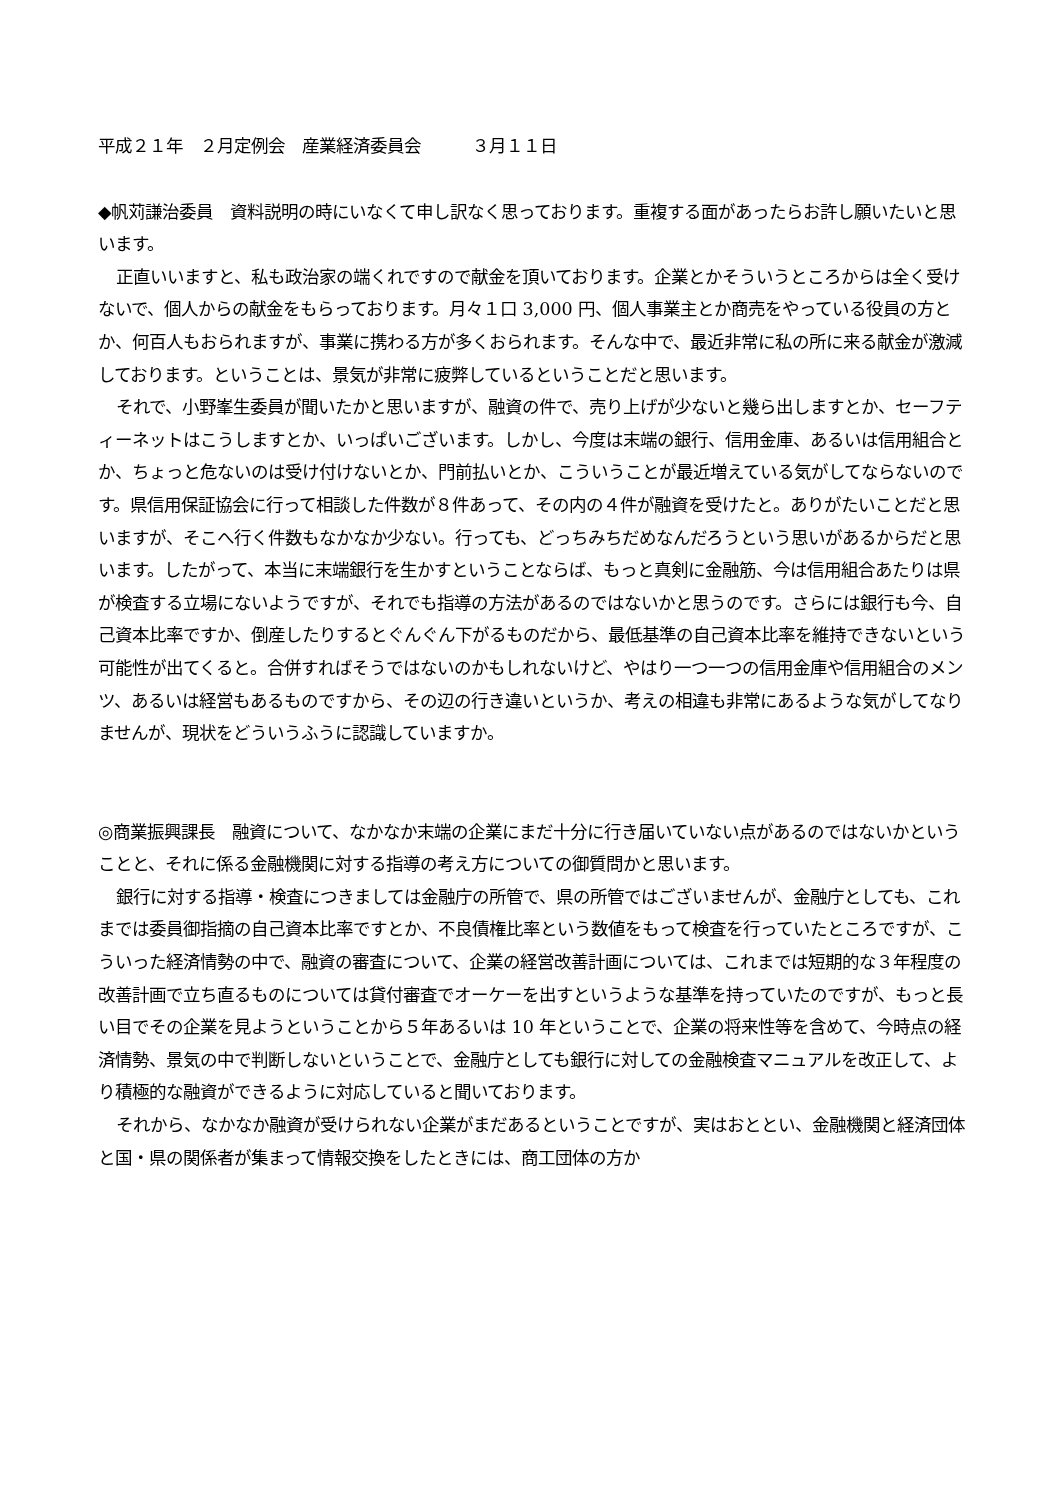平成２１年　２月定例会　産業経済委員会　　　３月１１日
◆帆苅謙治委員　資料説明の時にいなくて申し訳なく思っております。重複する面があったらお許し願いたいと思います。
正直いいますと、私も政治家の端くれですので献金を頂いております。企業とかそういうところからは全く受けないで、個人からの献金をもらっております。月々１口 3,000 円、個人事業主とか商売をやっている役員の方とか、何百人もおられますが、事業に携わる方が多くおられます。そんな中で、最近非常に私の所に来る献金が激減しております。ということは、景気が非常に疲弊しているということだと思います。
それで、小野峯生委員が聞いたかと思いますが、融資の件で、売り上げが少ないと幾ら出しますとか、セーフティーネットはこうしますとか、いっぱいございます。しかし、今度は末端の銀行、信用金庫、あるいは信用組合とか、ちょっと危ないのは受け付けないとか、門前払いとか、こういうことが最近増えている気がしてならないのです。県信用保証協会に行って相談した件数が８件あって、その内の４件が融資を受けたと。ありがたいことだと思いますが、そこへ行く件数もなかなか少ない。行っても、どっちみちだめなんだろうという思いがあるからだと思います。したがって、本当に末端銀行を生かすということならば、もっと真剣に金融筋、今は信用組合あたりは県が検査する立場にないようですが、それでも指導の方法があるのではないかと思うのです。さらには銀行も今、自己資本比率ですか、倒産したりするとぐんぐん下がるものだから、最低基準の自己資本比率を維持できないという可能性が出てくると。合併すればそうではないのかもしれないけど、やはり一つ一つの信用金庫や信用組合のメンツ、あるいは経営もあるものですから、その辺の行き違いというか、考えの相違も非常にあるような気がしてなりませんが、現状をどういうふうに認識していますか。
◎商業振興課長　融資について、なかなか末端の企業にまだ十分に行き届いていない点があるのではないかということと、それに係る金融機関に対する指導の考え方についての御質問かと思います。
銀行に対する指導・検査につきましては金融庁の所管で、県の所管ではございませんが、金融庁としても、これまでは委員御指摘の自己資本比率ですとか、不良債権比率という数値をもって検査を行っていたところですが、こういった経済情勢の中で、融資の審査について、企業の経営改善計画については、これまでは短期的な３年程度の改善計画で立ち直るものについては貸付審査でオーケーを出すというような基準を持っていたのですが、もっと長い目でその企業を見ようということから５年あるいは 10 年ということで、企業の将来性等を含めて、今時点の経済情勢、景気の中で判断しないということで、金融庁としても銀行に対しての金融検査マニュアルを改正して、より積極的な融資ができるように対応していると聞いております。
それから、なかなか融資が受けられない企業がまだあるということですが、実はおととい、金融機関と経済団体と国・県の関係者が集まって情報交換をしたときには、商工団体の方か